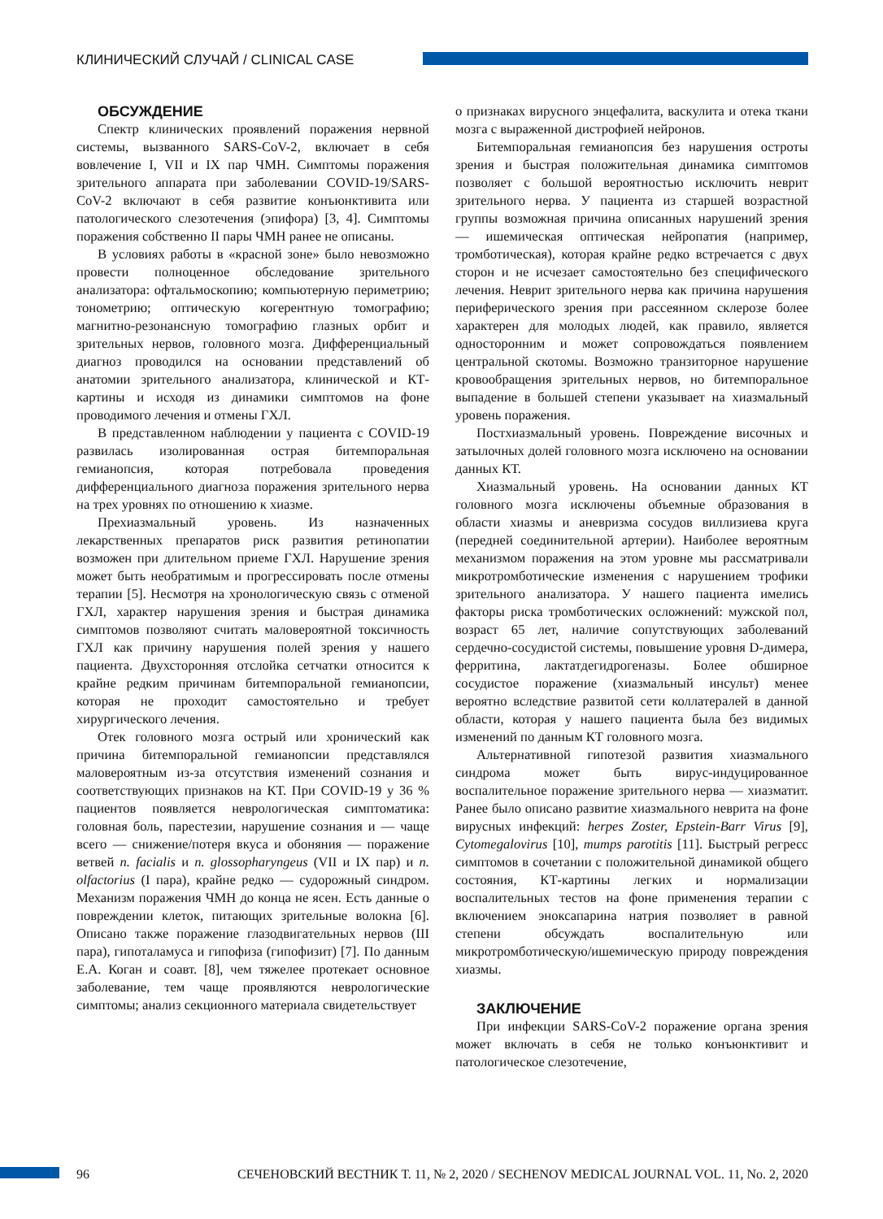КЛИНИЧЕСКИЙ СЛУЧАЙ / CLINICAL CASE
ОБСУЖДЕНИЕ
Спектр клинических проявлений поражения нервной системы, вызванного SARS-CoV-2, включает в себя вовлечение I, VII и IX пар ЧМН. Симптомы поражения зрительного аппарата при заболевании COVID-19/SARS-CoV-2 включают в себя развитие конъюнктивита или патологического слезотечения (эпифора) [3, 4]. Симптомы поражения собственно II пары ЧМН ранее не описаны.
В условиях работы в «красной зоне» было невозможно провести полноценное обследование зрительного анализатора: офтальмоскопию; компьютерную периметрию; тонометрию; оптическую когерентную томографию; магнитно-резонансную томографию глазных орбит и зрительных нервов, головного мозга. Дифференциальный диагноз проводился на основании представлений об анатомии зрительного анализатора, клинической и КТ-картины и исходя из динамики симптомов на фоне проводимого лечения и отмены ГХЛ.
В представленном наблюдении у пациента с COVID-19 развилась изолированная острая битемпоральная гемианопсия, которая потребовала проведения дифференциального диагноза поражения зрительного нерва на трех уровнях по отношению к хиазме.
Прехиазмальный уровень. Из назначенных лекарственных препаратов риск развития ретинопатии возможен при длительном приеме ГХЛ. Нарушение зрения может быть необратимым и прогрессировать после отмены терапии [5]. Несмотря на хронологическую связь с отменой ГХЛ, характер нарушения зрения и быстрая динамика симптомов позволяют считать маловероятной токсичность ГХЛ как причину нарушения полей зрения у нашего пациента. Двухсторонняя отслойка сетчатки относится к крайне редким причинам битемпоральной гемианопсии, которая не проходит самостоятельно и требует хирургического лечения.
Отек головного мозга острый или хронический как причина битемпоральной гемианопсии представлялся маловероятным из-за отсутствия изменений сознания и соответствующих признаков на КТ. При COVID-19 у 36 % пациентов появляется неврологическая симптоматика: головная боль, парестезии, нарушение сознания и — чаще всего — снижение/потеря вкуса и обоняния — поражение ветвей n. facialis и n. glossopharyngeus (VII и IX пар) и n. olfactorius (I пара), крайне редко — судорожный синдром. Механизм поражения ЧМН до конца не ясен. Есть данные о повреждении клеток, питающих зрительные волокна [6]. Описано также поражение глазодвигательных нервов (III пара), гипоталамуса и гипофиза (гипофизит) [7]. По данным Е.А. Коган и соавт. [8], чем тяжелее протекает основное заболевание, тем чаще проявляются неврологические симптомы; анализ секционного материала свидетельствует
о признаках вирусного энцефалита, васкулита и отека ткани мозга с выраженной дистрофией нейронов.
Битемпоральная гемианопсия без нарушения остроты зрения и быстрая положительная динамика симптомов позволяет с большой вероятностью исключить неврит зрительного нерва. У пациента из старшей возрастной группы возможная причина описанных нарушений зрения — ишемическая оптическая нейропатия (например, тромботическая), которая крайне редко встречается с двух сторон и не исчезает самостоятельно без специфического лечения. Неврит зрительного нерва как причина нарушения периферического зрения при рассеянном склерозе более характерен для молодых людей, как правило, является односторонним и может сопровождаться появлением центральной скотомы. Возможно транзиторное нарушение кровообращения зрительных нервов, но битемпоральное выпадение в большей степени указывает на хиазмальный уровень поражения.
Постхиазмальный уровень. Повреждение височных и затылочных долей головного мозга исключено на основании данных КТ.
Хиазмальный уровень. На основании данных КТ головного мозга исключены объемные образования в области хиазмы и аневризма сосудов виллизиева круга (передней соединительной артерии). Наиболее вероятным механизмом поражения на этом уровне мы рассматривали микротромботические изменения с нарушением трофики зрительного анализатора. У нашего пациента имелись факторы риска тромботических осложнений: мужской пол, возраст 65 лет, наличие сопутствующих заболеваний сердечно-сосудистой системы, повышение уровня D-димера, ферритина, лактатдегидрогеназы. Более обширное сосудистое поражение (хиазмальный инсульт) менее вероятно вследствие развитой сети коллатералей в данной области, которая у нашего пациента была без видимых изменений по данным КТ головного мозга.
Альтернативной гипотезой развития хиазмального синдрома может быть вирус-индуцированное воспалительное поражение зрительного нерва — хиазматит. Ранее было описано развитие хиазмального неврита на фоне вирусных инфекций: herpes Zoster, Epstein-Barr Virus [9], Cytomegalovirus [10], mumps parotitis [11]. Быстрый регресс симптомов в сочетании с положительной динамикой общего состояния, КТ-картины легких и нормализации воспалительных тестов на фоне применения терапии с включением эноксапарина натрия позволяет в равной степени обсуждать воспалительную или микротромботическую/ишемическую природу повреждения хиазмы.
ЗАКЛЮЧЕНИЕ
При инфекции SARS-CoV-2 поражение органа зрения может включать в себя не только конъюнктивит и патологическое слезотечение,
96 СЕЧЕНОВСКИЙ ВЕСТНИК Т. 11, № 2, 2020 / SECHENOV MEDICAL JOURNAL VOL. 11, No. 2, 2020